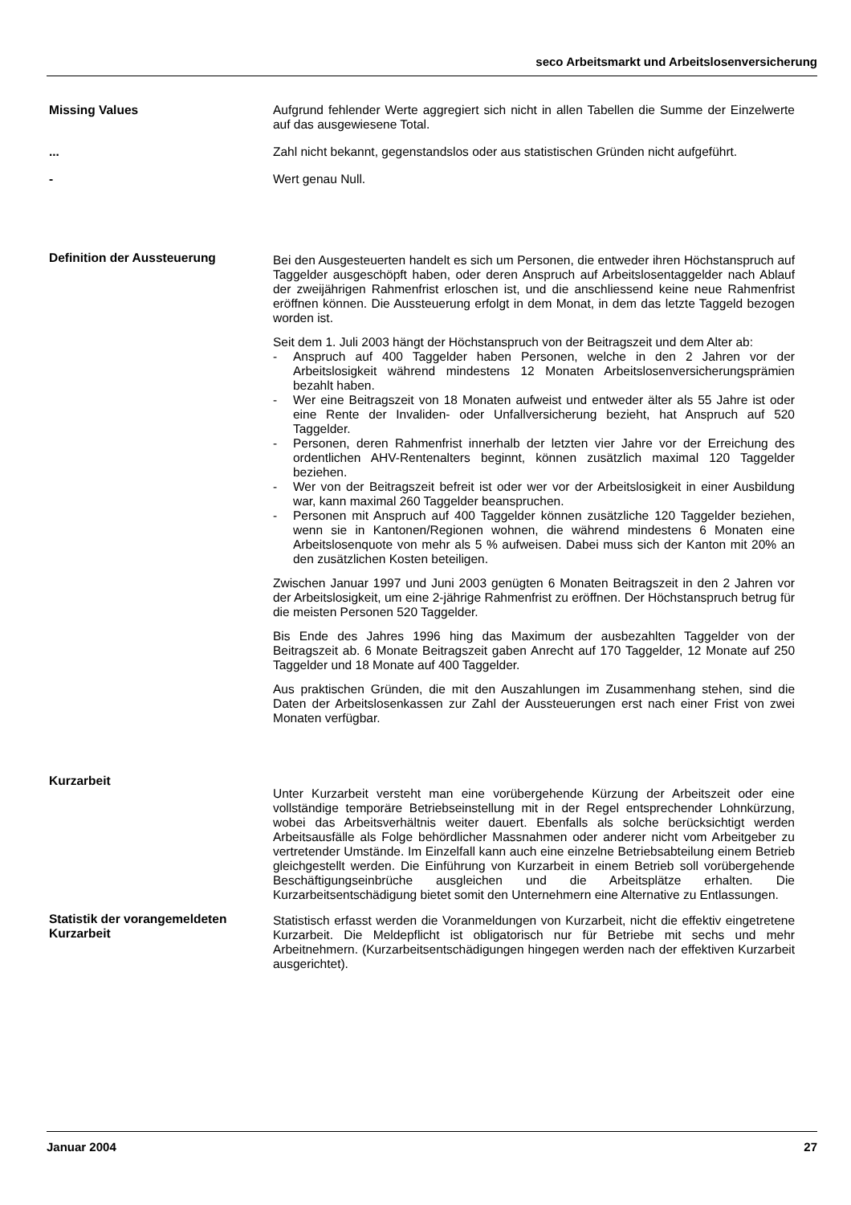seco Arbeitsmarkt und Arbeitslosenversicherung
Missing Values Aufgrund fehlender Werte aggregiert sich nicht in allen Tabellen die Summe der Einzelwerte auf das ausgewiesene Total.
... Zahl nicht bekannt, gegenstandslos oder aus statistischen Gründen nicht aufgeführt.
- Wert genau Null.
Definition der Aussteuerung
Bei den Ausgesteuerten handelt es sich um Personen, die entweder ihren Höchstanspruch auf Taggelder ausgeschöpft haben, oder deren Anspruch auf Arbeitslosentaggelder nach Ablauf der zweijährigen Rahmenfrist erloschen ist, und die anschliessend keine neue Rahmenfrist eröffnen können. Die Aussteuerung erfolgt in dem Monat, in dem das letzte Taggeld bezogen worden ist.
Seit dem 1. Juli 2003 hängt der Höchstanspruch von der Beitragszeit und dem Alter ab:
- Anspruch auf 400 Taggelder haben Personen, welche in den 2 Jahren vor der Arbeitslosigkeit während mindestens 12 Monaten Arbeitslosenversicherungsprämien bezahlt haben.
- Wer eine Beitragszeit von 18 Monaten aufweist und entweder älter als 55 Jahre ist oder eine Rente der Invaliden- oder Unfallversicherung bezieht, hat Anspruch auf 520 Taggelder.
- Personen, deren Rahmenfrist innerhalb der letzten vier Jahre vor der Erreichung des ordentlichen AHV-Rentenalters beginnt, können zusätzlich maximal 120 Taggelder beziehen.
- Wer von der Beitragszeit befreit ist oder wer vor der Arbeitslosigkeit in einer Ausbildung war, kann maximal 260 Taggelder beanspruchen.
- Personen mit Anspruch auf 400 Taggelder können zusätzliche 120 Taggelder beziehen, wenn sie in Kantonen/Regionen wohnen, die während mindestens 6 Monaten eine Arbeitslosenquote von mehr als 5 % aufweisen. Dabei muss sich der Kanton mit 20% an den zusätzlichen Kosten beteiligen.
Zwischen Januar 1997 und Juni 2003 genügten 6 Monaten Beitragszeit in den 2 Jahren vor der Arbeitslosigkeit, um eine 2-jährige Rahmenfrist zu eröffnen. Der Höchstanspruch betrug für die meisten Personen 520 Taggelder.
Bis Ende des Jahres 1996 hing das Maximum der ausbezahlten Taggelder von der Beitragszeit ab. 6 Monate Beitragszeit gaben Anrecht auf 170 Taggelder, 12 Monate auf 250 Taggelder und 18 Monate auf 400 Taggelder.
Aus praktischen Gründen, die mit den Auszahlungen im Zusammenhang stehen, sind die Daten der Arbeitslosenkassen zur Zahl der Aussteuerungen erst nach einer Frist von zwei Monaten verfügbar.
Kurzarbeit
Unter Kurzarbeit versteht man eine vorübergehende Kürzung der Arbeitszeit oder eine vollständige temporäre Betriebseinstellung mit in der Regel entsprechender Lohnkürzung, wobei das Arbeitsverhältnis weiter dauert. Ebenfalls als solche berücksichtigt werden Arbeitsausfälle als Folge behördlicher Massnahmen oder anderer nicht vom Arbeitgeber zu vertretender Umstände. Im Einzelfall kann auch eine einzelne Betriebsabteilung einem Betrieb gleichgestellt werden. Die Einführung von Kurzarbeit in einem Betrieb soll vorübergehende Beschäftigungseinbrüche ausgleichen und die Arbeitsplätze erhalten. Die Kurzarbeitsentschädigung bietet somit den Unternehmern eine Alternative zu Entlassungen.
Statistik der vorangemeldeten Kurzarbeit
Statistisch erfasst werden die Voranmeldungen von Kurzarbeit, nicht die effektiv eingetretene Kurzarbeit. Die Meldepflicht ist obligatorisch nur für Betriebe mit sechs und mehr Arbeitnehmern. (Kurzarbeitsentschädigungen hingegen werden nach der effektiven Kurzarbeit ausgerichtet).
Januar 2004 27